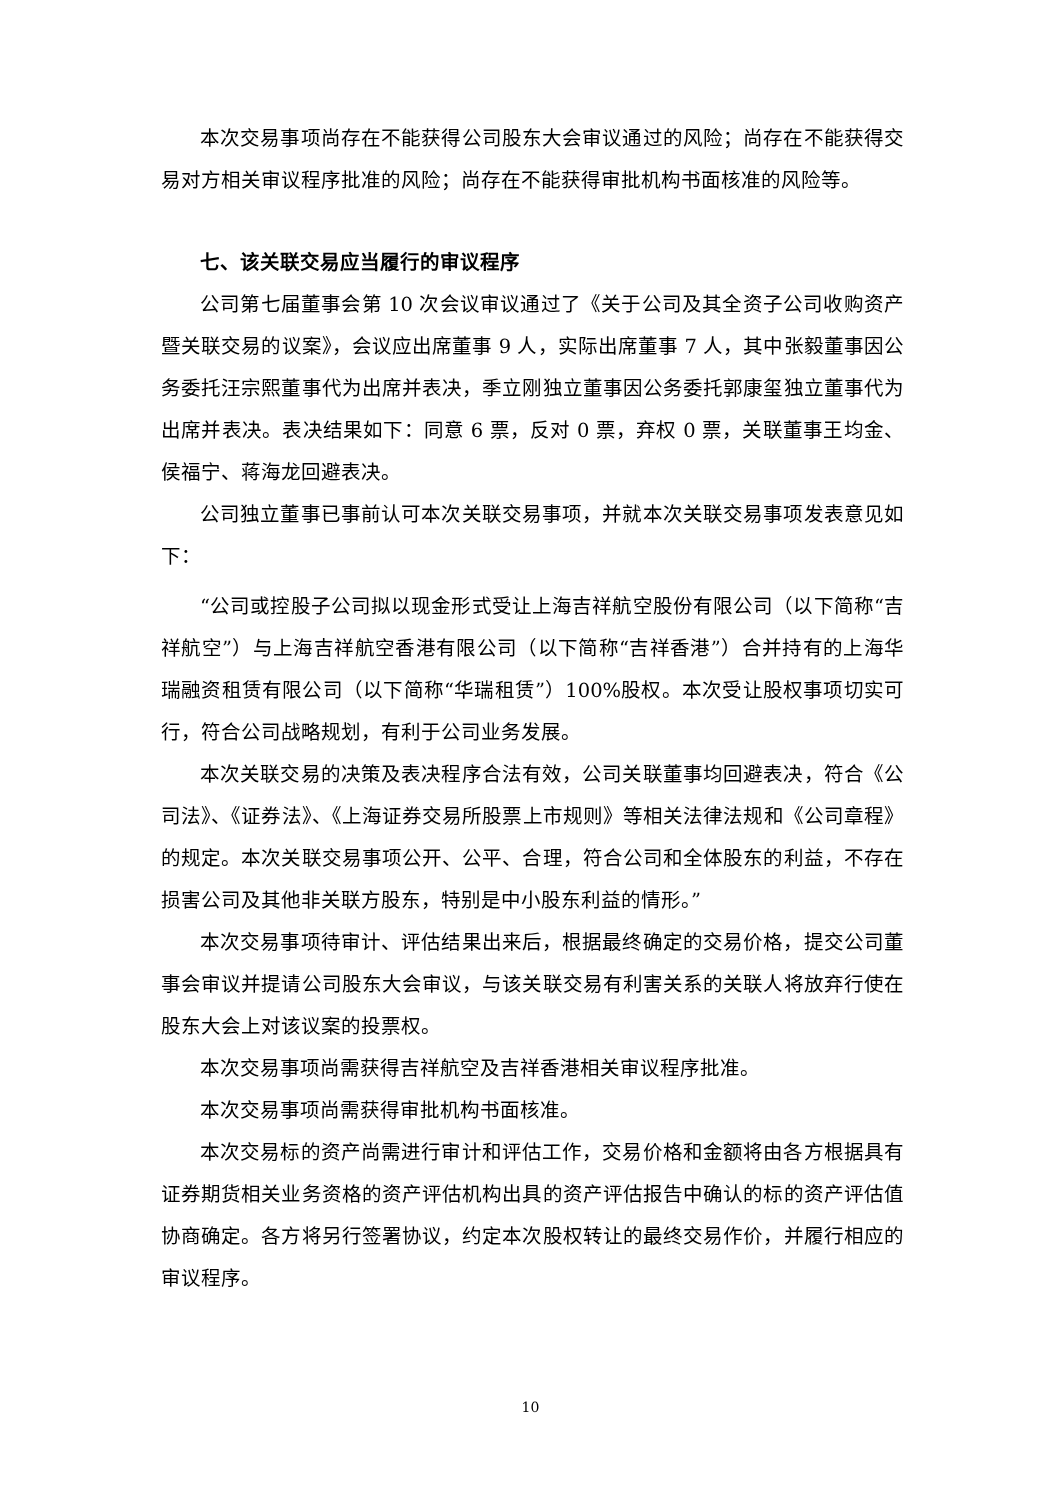本次交易事项尚存在不能获得公司股东大会审议通过的风险；尚存在不能获得交易对方相关审议程序批准的风险；尚存在不能获得审批机构书面核准的风险等。
七、该关联交易应当履行的审议程序
公司第七届董事会第 10 次会议审议通过了《关于公司及其全资子公司收购资产暨关联交易的议案》，会议应出席董事 9 人，实际出席董事 7 人，其中张毅董事因公务委托汪宗熙董事代为出席并表决，季立刚独立董事因公务委托郭康玺独立董事代为出席并表决。表决结果如下：同意 6 票，反对 0 票，弃权 0 票，关联董事王均金、侯福宁、蒋海龙回避表决。
公司独立董事已事前认可本次关联交易事项，并就本次关联交易事项发表意见如下：
“公司或控股子公司拟以现金形式受让上海吉祥航空股份有限公司（以下简称“吉祥航空”）与上海吉祥航空香港有限公司（以下简称“吉祥香港”）合并持有的上海华瑞融资租赁有限公司（以下简称“华瑞租赁”）100%股权。本次受让股权事项切实可行，符合公司战略规划，有利于公司业务发展。
本次关联交易的决策及表决程序合法有效，公司关联董事均回避表决，符合《公司法》、《证券法》、《上海证券交易所股票上市规则》等相关法律法规和《公司章程》的规定。本次关联交易事项公开、公平、合理，符合公司和全体股东的利益，不存在损害公司及其他非关联方股东，特别是中小股东利益的情形。”
本次交易事项待审计、评估结果出来后，根据最终确定的交易价格，提交公司董事会审议并提请公司股东大会审议，与该关联交易有利害关系的关联人将放弃行使在股东大会上对该议案的投票权。
本次交易事项尚需获得吉祥航空及吉祥香港相关审议程序批准。
本次交易事项尚需获得审批机构书面核准。
本次交易标的资产尚需进行审计和评估工作，交易价格和金额将由各方根据具有证券期货相关业务资格的资产评估机构出具的资产评估报告中确认的标的资产评估值协商确定。各方将另行签署协议，约定本次股权转让的最终交易作价，并履行相应的审议程序。
10